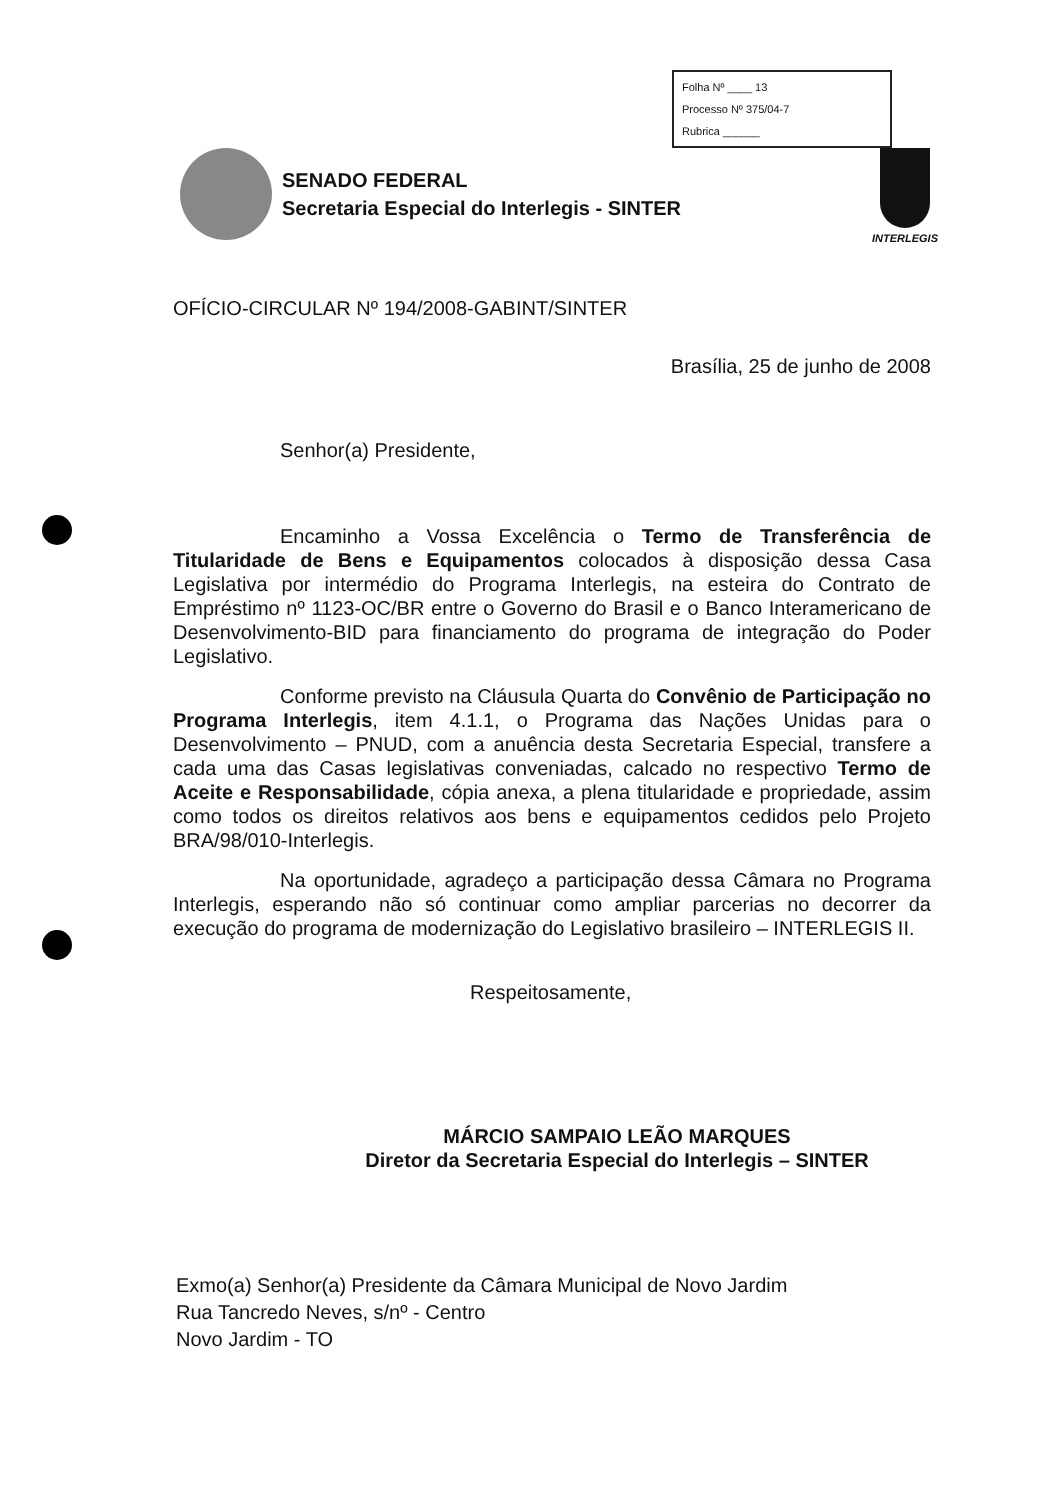Folha Nº ____ 13
Processo Nº 375/04-7
Rubrica ______
SENADO FEDERAL
Secretaria Especial do Interlegis - SINTER
INTERLEGIS
OFÍCIO-CIRCULAR Nº 194/2008-GABINT/SINTER
Brasília, 25 de junho de 2008
Senhor(a) Presidente,
Encaminho a Vossa Excelência o Termo de Transferência de Titularidade de Bens e Equipamentos colocados à disposição dessa Casa Legislativa por intermédio do Programa Interlegis, na esteira do Contrato de Empréstimo nº 1123-OC/BR entre o Governo do Brasil e o Banco Interamericano de Desenvolvimento-BID para financiamento do programa de integração do Poder Legislativo.
Conforme previsto na Cláusula Quarta do Convênio de Participação no Programa Interlegis, item 4.1.1, o Programa das Nações Unidas para o Desenvolvimento – PNUD, com a anuência desta Secretaria Especial, transfere a cada uma das Casas legislativas conveniadas, calcado no respectivo Termo de Aceite e Responsabilidade, cópia anexa, a plena titularidade e propriedade, assim como todos os direitos relativos aos bens e equipamentos cedidos pelo Projeto BRA/98/010-Interlegis.
Na oportunidade, agradeço a participação dessa Câmara no Programa Interlegis, esperando não só continuar como ampliar parcerias no decorrer da execução do programa de modernização do Legislativo brasileiro – INTERLEGIS II.
Respeitosamente,
MÁRCIO SAMPAIO LEÃO MARQUES
Diretor da Secretaria Especial do Interlegis – SINTER
Exmo(a) Senhor(a) Presidente da Câmara Municipal de Novo Jardim
Rua Tancredo Neves, s/nº - Centro
Novo Jardim - TO